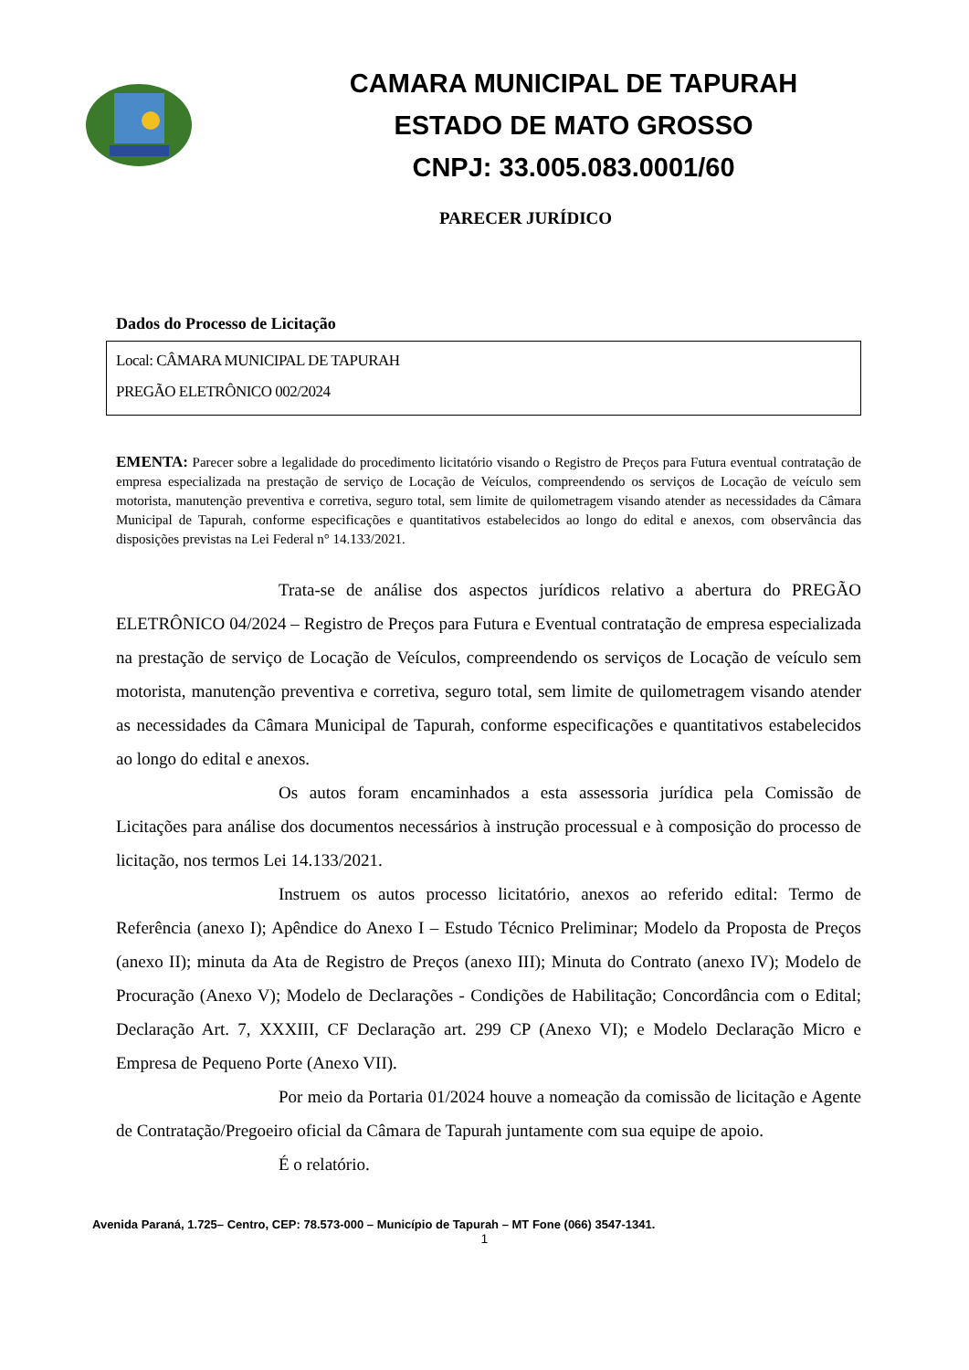CAMARA MUNICIPAL DE TAPURAH
ESTADO DE MATO GROSSO
CNPJ: 33.005.083.0001/60
PARECER JURÍDICO
Dados do Processo de Licitação
Local: CÂMARA MUNICIPAL DE TAPURAH
PREGÃO ELETRÔNICO 002/2024
EMENTA: Parecer sobre a legalidade do procedimento licitatório visando o Registro de Preços para Futura eventual contratação de empresa especializada na prestação de serviço de Locação de Veículos, compreendendo os serviços de Locação de veículo sem motorista, manutenção preventiva e corretiva, seguro total, sem limite de quilometragem visando atender as necessidades da Câmara Municipal de Tapurah, conforme especificações e quantitativos estabelecidos ao longo do edital e anexos, com observância das disposições previstas na Lei Federal n° 14.133/2021.
Trata-se de análise dos aspectos jurídicos relativo a abertura do PREGÃO ELETRÔNICO 04/2024 – Registro de Preços para Futura e Eventual contratação de empresa especializada na prestação de serviço de Locação de Veículos, compreendendo os serviços de Locação de veículo sem motorista, manutenção preventiva e corretiva, seguro total, sem limite de quilometragem visando atender as necessidades da Câmara Municipal de Tapurah, conforme especificações e quantitativos estabelecidos ao longo do edital e anexos.
Os autos foram encaminhados a esta assessoria jurídica pela Comissão de Licitações para análise dos documentos necessários à instrução processual e à composição do processo de licitação, nos termos Lei 14.133/2021.
Instruem os autos processo licitatório, anexos ao referido edital: Termo de Referência (anexo I); Apêndice do Anexo I – Estudo Técnico Preliminar; Modelo da Proposta de Preços (anexo II); minuta da Ata de Registro de Preços (anexo III); Minuta do Contrato (anexo IV); Modelo de Procuração (Anexo V); Modelo de Declarações - Condições de Habilitação; Concordância com o Edital; Declaração Art. 7, XXXIII, CF Declaração art. 299 CP (Anexo VI); e Modelo Declaração Micro e Empresa de Pequeno Porte (Anexo VII).
Por meio da Portaria 01/2024 houve a nomeação da comissão de licitação e Agente de Contratação/Pregoeiro oficial da Câmara de Tapurah juntamente com sua equipe de apoio.
É o relatório.
Avenida Paraná, 1.725– Centro, CEP: 78.573-000 – Município de Tapurah – MT Fone (066) 3547-1341.
1